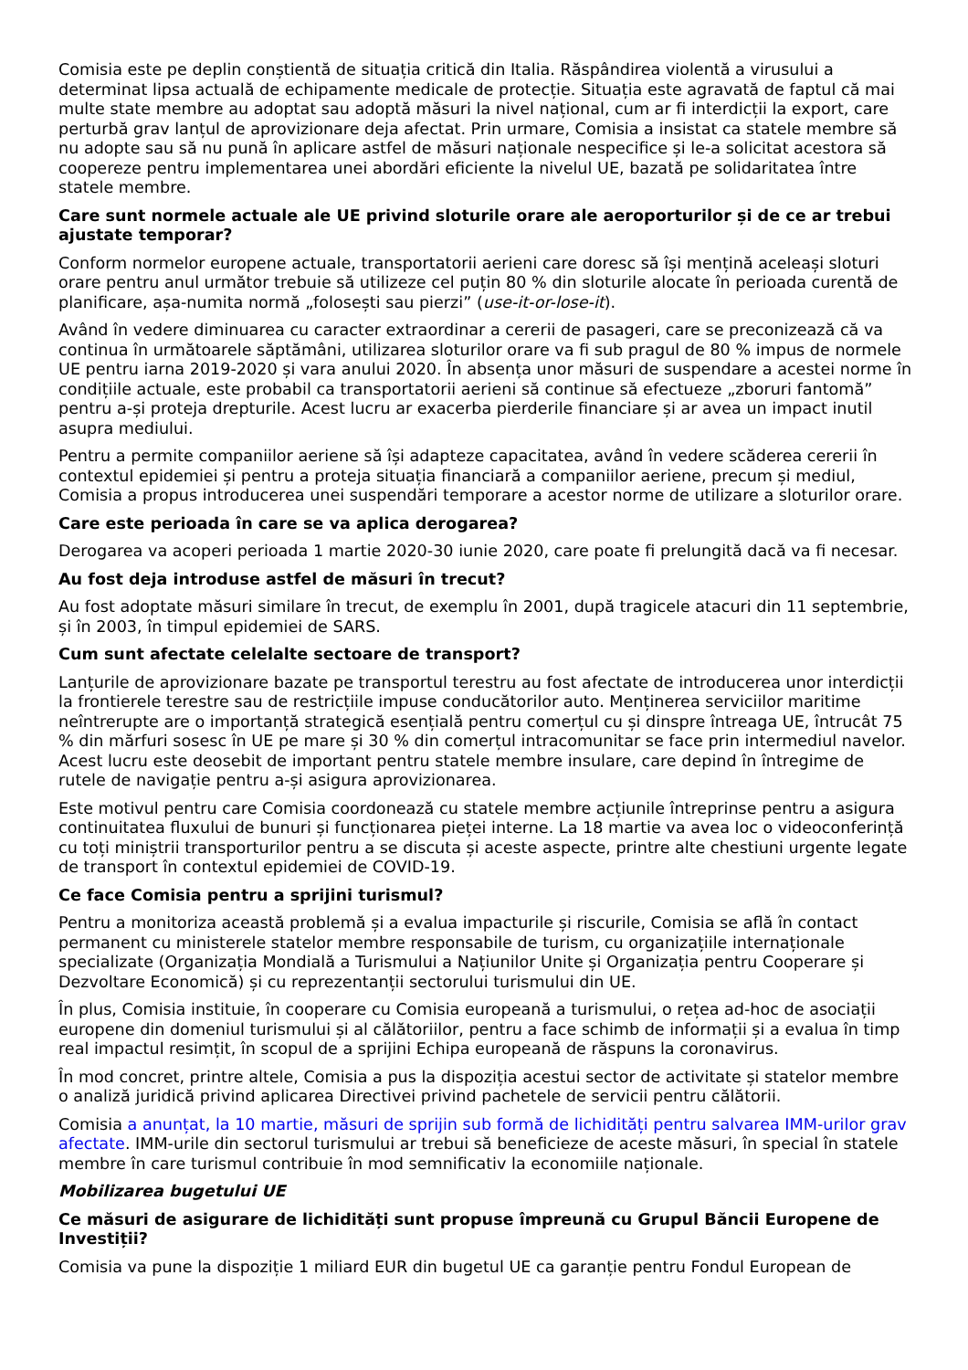Comisia este pe deplin conștientă de situația critică din Italia. Răspândirea violentă a virusului a determinat lipsa actuală de echipamente medicale de protecție. Situația este agravată de faptul că mai multe state membre au adoptat sau adoptă măsuri la nivel național, cum ar fi interdicții la export, care perturbă grav lanțul de aprovizionare deja afectat. Prin urmare, Comisia a insistat ca statele membre să nu adopte sau să nu pună în aplicare astfel de măsuri naționale nespecifice și le-a solicitat acestora să coopereze pentru implementarea unei abordări eficiente la nivelul UE, bazată pe solidaritatea între statele membre.
Care sunt normele actuale ale UE privind sloturile orare ale aeroporturilor și de ce ar trebui ajustate temporar?
Conform normelor europene actuale, transportatorii aerieni care doresc să își mențină aceleași sloturi orare pentru anul următor trebuie să utilizeze cel puțin 80 % din sloturile alocate în perioada curentă de planificare, așa-numita normă „folosești sau pierzi” (use-it-or-lose-it).
Având în vedere diminuarea cu caracter extraordinar a cererii de pasageri, care se preconizează că va continua în următoarele săptămâni, utilizarea sloturilor orare va fi sub pragul de 80 % impus de normele UE pentru iarna 2019-2020 și vara anului 2020. În absența unor măsuri de suspendare a acestei norme în condițiile actuale, este probabil ca transportatorii aerieni să continue să efectueze „zboruri fantomă” pentru a-și proteja drepturile. Acest lucru ar exacerba pierderile financiare și ar avea un impact inutil asupra mediului.
Pentru a permite companiilor aeriene să își adapteze capacitatea, având în vedere scăderea cererii în contextul epidemiei și pentru a proteja situația financiară a companiilor aeriene, precum și mediul, Comisia a propus introducerea unei suspendări temporare a acestor norme de utilizare a sloturilor orare.
Care este perioada în care se va aplica derogarea?
Derogarea va acoperi perioada 1 martie 2020-30 iunie 2020, care poate fi prelungită dacă va fi necesar.
Au fost deja introduse astfel de măsuri în trecut?
Au fost adoptate măsuri similare în trecut, de exemplu în 2001, după tragicele atacuri din 11 septembrie, și în 2003, în timpul epidemiei de SARS.
Cum sunt afectate celelalte sectoare de transport?
Lanțurile de aprovizionare bazate pe transportul terestru au fost afectate de introducerea unor interdicții la frontierele terestre sau de restricțiile impuse conducătorilor auto. Menținerea serviciilor maritime neîntrerupte are o importanță strategică esențială pentru comerțul cu și dinspre întreaga UE, întrucât 75 % din mărfuri sosesc în UE pe mare și 30 % din comerțul intracomunitar se face prin intermediul navelor. Acest lucru este deosebit de important pentru statele membre insulare, care depind în întregime de rutele de navigație pentru a-și asigura aprovizionarea.
Este motivul pentru care Comisia coordonează cu statele membre acțiunile întreprinse pentru a asigura continuitatea fluxului de bunuri și funcționarea pieței interne. La 18 martie va avea loc o videoconferință cu toți miniștrii transporturilor pentru a se discuta și aceste aspecte, printre alte chestiuni urgente legate de transport în contextul epidemiei de COVID-19.
Ce face Comisia pentru a sprijini turismul?
Pentru a monitoriza această problemă și a evalua impacturile și riscurile, Comisia se află în contact permanent cu ministerele statelor membre responsabile de turism, cu organizațiile internaționale specializate (Organizația Mondială a Turismului a Națiunilor Unite și Organizația pentru Cooperare și Dezvoltare Economică) și cu reprezentanții sectorului turismului din UE.
În plus, Comisia instituie, în cooperare cu Comisia europeană a turismului, o rețea ad-hoc de asociații europene din domeniul turismului și al călătoriilor, pentru a face schimb de informații și a evalua în timp real impactul resimțit, în scopul de a sprijini Echipa europeană de răspuns la coronavirus.
În mod concret, printre altele, Comisia a pus la dispoziția acestui sector de activitate și statelor membre o analiză juridică privind aplicarea Directivei privind pachetele de servicii pentru călătorii.
Comisia a anunțat, la 10 martie, măsuri de sprijin sub formă de lichidități pentru salvarea IMM-urilor grav afectate. IMM-urile din sectorul turismului ar trebui să beneficieze de aceste măsuri, în special în statele membre în care turismul contribuie în mod semnificativ la economiile naționale.
Mobilizarea bugetului UE
Ce măsuri de asigurare de lichidități sunt propuse împreună cu Grupul Băncii Europene de Investiții?
Comisia va pune la dispoziție 1 miliard EUR din bugetul UE ca garanție pentru Fondul European de